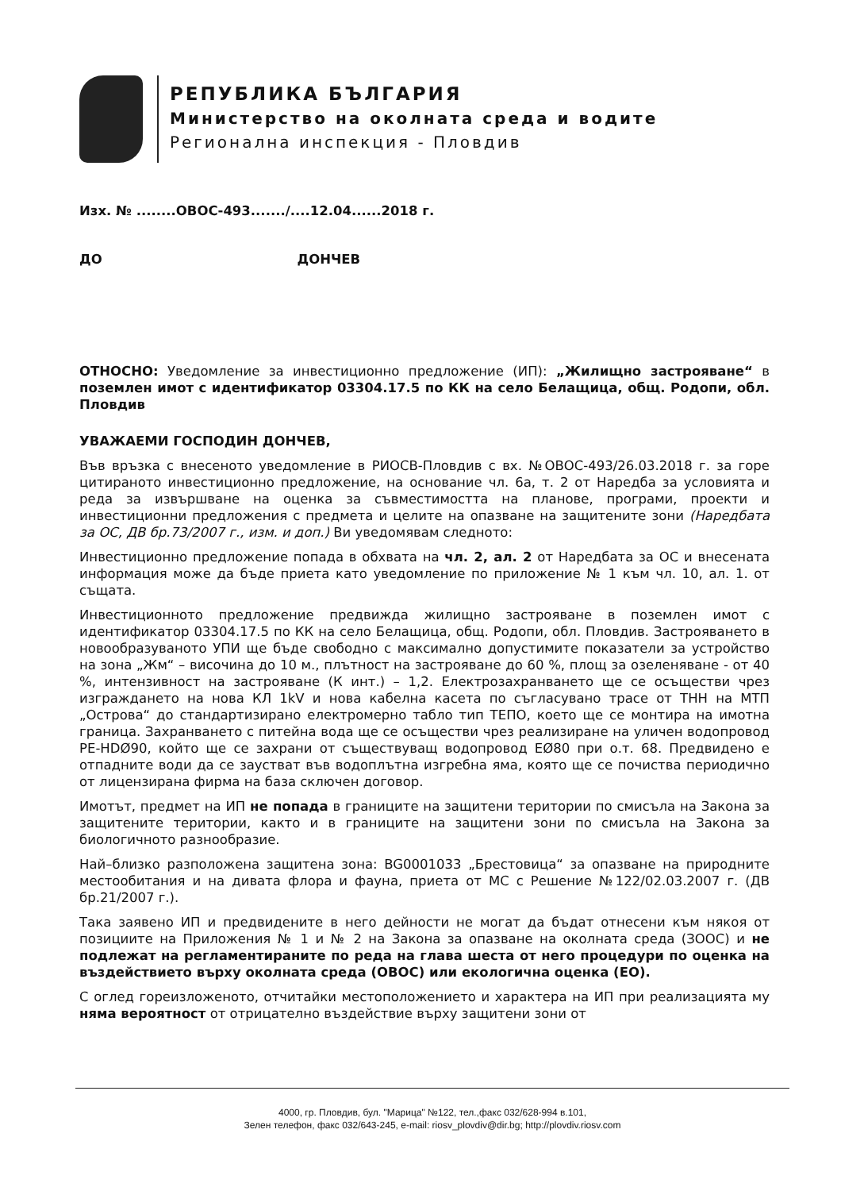РЕПУБЛИКА БЪЛГАРИЯ
Министерство на околната среда и водите
Регионална инспекция - Пловдив
Изх. № ........ОВОС-493......./....12.04......2018 г.
ДО ДОНЧЕВ
ОТНОСНО: Уведомление за инвестиционно предложение (ИП): „Жилищно застрояване“ в поземлен имот с идентификатор 03304.17.5 по КК на село Белащица, общ. Родопи, обл. Пловдив
УВАЖАЕМИ ГОСПОДИН ДОНЧЕВ,
Във връзка с внесеното уведомление в РИОСВ-Пловдив с вх. №ОВОС-493/26.03.2018 г. за горе цитираното инвестиционно предложение, на основание чл. 6а, т. 2 от Наредба за условията и реда за извършване на оценка за съвместимостта на планове, програми, проекти и инвестиционни предложения с предмета и целите на опазване на защитените зони (Наредбата за ОС, ДВ бр.73/2007 г., изм. и доп.) Ви уведомявам следното:
Инвестиционно предложение попада в обхвата на чл. 2, ал. 2 от Наредбата за ОС и внесената информация може да бъде приета като уведомление по приложение № 1 към чл. 10, ал. 1. от същата.
Инвестиционното предложение предвижда жилищно застрояване в поземлен имот с идентификатор 03304.17.5 по КК на село Белащица, общ. Родопи, обл. Пловдив. Застрояването в новообразуваното УПИ ще бъде свободно с максимално допустимите показатели за устройство на зона „Жм“ – височина до 10 м., плътност на застрояване до 60 %, площ за озеленяване - от 40 %, интензивност на застрояване (К инт.) – 1,2. Електрозахранването ще се осъществи чрез изграждането на нова КЛ 1kV и нова кабелна касета по съгласувано трасе от ТНН на МТП „Острова“ до стандартизирано електромерно табло тип ТЕПО, което ще се монтира на имотна граница. Захранването с питейна вода ще се осъществи чрез реализиране на уличен водопровод PE-HDØ90, който ще се захрани от съществуващ водопровод EØ80 при о.т. 68. Предвидено е отпадните води да се заустват във водоплътна изгребна яма, която ще се почиства периодично от лицензирана фирма на база сключен договор.
Имотът, предмет на ИП не попада в границите на защитени територии по смисъла на Закона за защитените територии, както и в границите на защитени зони по смисъла на Закона за биологичното разнообразие.
Най–близко разположена защитена зона: BG0001033 „Брестовица“ за опазване на природните местообитания и на дивата флора и фауна, приета от МС с Решение №122/02.03.2007 г. (ДВ бр.21/2007 г.).
Така заявено ИП и предвидените в него дейности не могат да бъдат отнесени към някоя от позициите на Приложения № 1 и № 2 на Закона за опазване на околната среда (ЗООС) и не подлежат на регламентираните по реда на глава шеста от него процедури по оценка на въздействието върху околната среда (ОВОС) или екологична оценка (ЕО).
С оглед гореизложеното, отчитайки местоположението и характера на ИП при реализацията му няма вероятност от отрицателно въздействие върху защитени зони от
4000, гр. Пловдив, бул. "Марица" №122, тел.,факс 032/628-994 в.101,
Зелен телефон, факс 032/643-245, e-mail: riosv_plovdiv@dir.bg; http://plovdiv.riosv.com